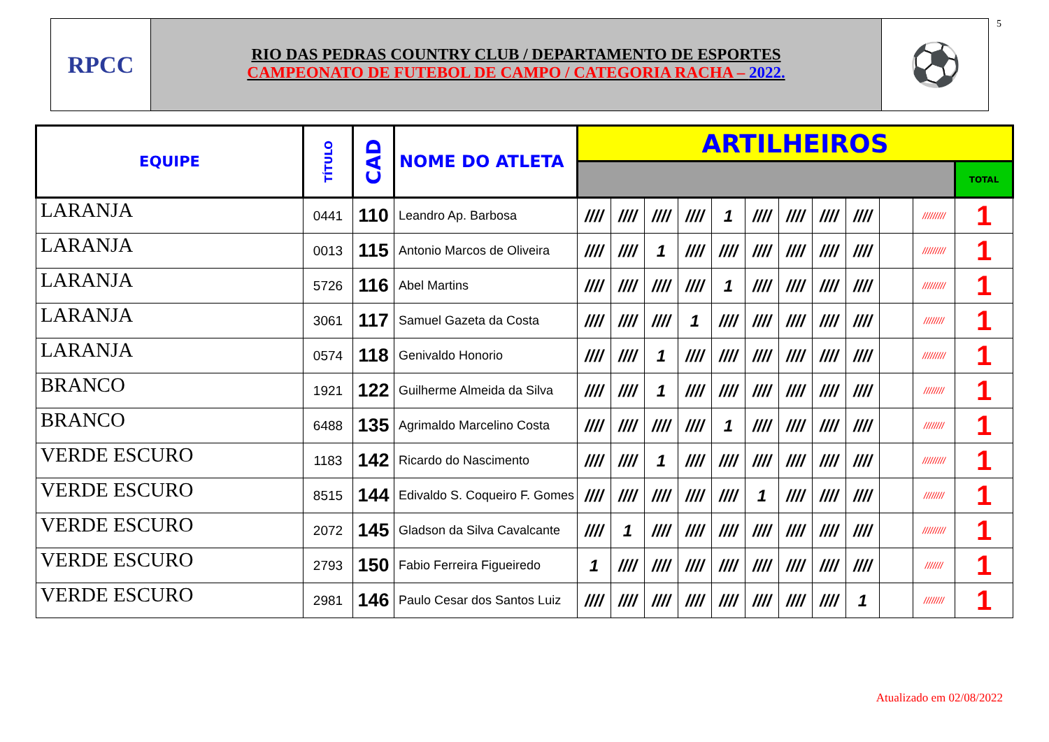RPCC
RIO DAS PEDRAS COUNTRY CLUB / DEPARTAMENTO DE ESPORTES
CAMPEONATO DE FUTEBOL DE CAMPO / CATEGORIA RACHA – 2022.
⚽
5
| EQUIPE | TÍTULO | CAD | NOME DO ATLETA | ARTILHEIROS | | | | | | | | | | | |
| --- | --- | --- | --- | --- | --- | --- | --- | --- | --- | --- | --- | --- | --- | --- | --- |
| | | | | | | | | | | | | | | | TOTAL |
| LARANJA | 0441 | 110 | Leandro Ap. Barbosa | //// | //// | //// | //// | 1 | //// | //// | //// | //// | | ///////// | 1 |
| LARANJA | 0013 | 115 | Antonio Marcos de Oliveira | //// | //// | 1 | //// | //// | //// | //// | //// | //// | | ///////// | 1 |
| LARANJA | 5726 | 116 | Abel Martins | //// | //// | //// | //// | 1 | //// | //// | //// | //// | | ///////// | 1 |
| LARANJA | 3061 | 117 | Samuel Gazeta da Costa | //// | //// | //// | 1 | //// | //// | //// | //// | //// | | //////// | 1 |
| LARANJA | 0574 | 118 | Genivaldo Honorio | //// | //// | 1 | //// | //// | //// | //// | //// | //// | | ///////// | 1 |
| BRANCO | 1921 | 122 | Guilherme Almeida da Silva | //// | //// | 1 | //// | //// | //// | //// | //// | //// | | //////// | 1 |
| BRANCO | 6488 | 135 | Agrimaldo Marcelino Costa | //// | //// | //// | //// | 1 | //// | //// | //// | //// | | //////// | 1 |
| VERDE ESCURO | 1183 | 142 | Ricardo do Nascimento | //// | //// | 1 | //// | //// | //// | //// | //// | //// | | ///////// | 1 |
| VERDE ESCURO | 8515 | 144 | Edivaldo S. Coqueiro F. Gomes | //// | //// | //// | //// | //// | 1 | //// | //// | //// | | //////// | 1 |
| VERDE ESCURO | 2072 | 145 | Gladson da Silva Cavalcante | //// | 1 | //// | //// | //// | //// | //// | //// | //// | | ///////// | 1 |
| VERDE ESCURO | 2793 | 150 | Fabio Ferreira Figueiredo | 1 | //// | //// | //// | //// | //// | //// | //// | //// | | /////// | 1 |
| VERDE ESCURO | 2981 | 146 | Paulo Cesar dos Santos Luiz | //// | //// | //// | //// | //// | //// | //// | //// | 1 | | //////// | 1 |
Atualizado em 02/08/2022